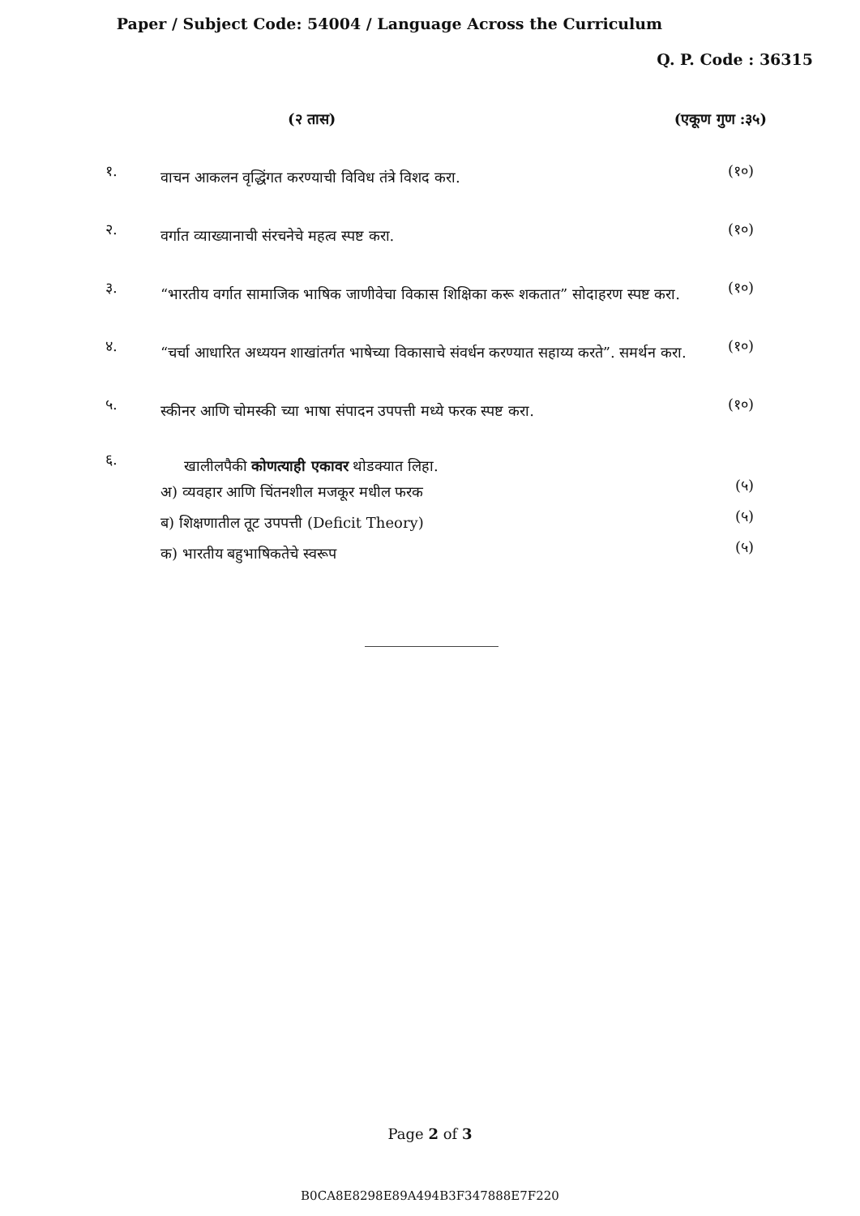Paper / Subject Code: 54004 / Language Across the Curriculum
Q. P. Code : 36315
(२ तास) (एकूण गुण :३५)
१.
वाचन आकलन वृद्धिंगत करण्याची विविध तंत्रे विशद करा.
(१०)
२.
वर्गात व्याख्यानाची संरचनेचे महत्व स्पष्ट करा.
(१०)
३.
“भारतीय वर्गात सामाजिक भाषिक जाणीवेचा विकास शिक्षिका करू शकतात” सोदाहरण स्पष्ट करा.
(१०)
४.
“चर्चा आधारित अध्ययन शाखांतर्गत भाषेच्या विकासाचे संवर्धन करण्यात सहाय्य करते”. समर्थन करा.
(१०)
५.
स्कीनर आणि चोमस्की च्या भाषा संपादन उपपत्ती मध्ये फरक स्पष्ट करा.
(१०)
६.
खालीलपैकी कोणत्याही एकावर थोडक्यात लिहा.
अ) व्यवहार आणि चिंतनशील मजकूर मधील फरक
(५)
ब) शिक्षणातील तूट उपपत्ती (Deficit Theory)
(५)
क) भारतीय बहुभाषिकतेचे स्वरूप
(५)
Page 2 of 3
B0CA8E8298E89A494B3F347888E7F220